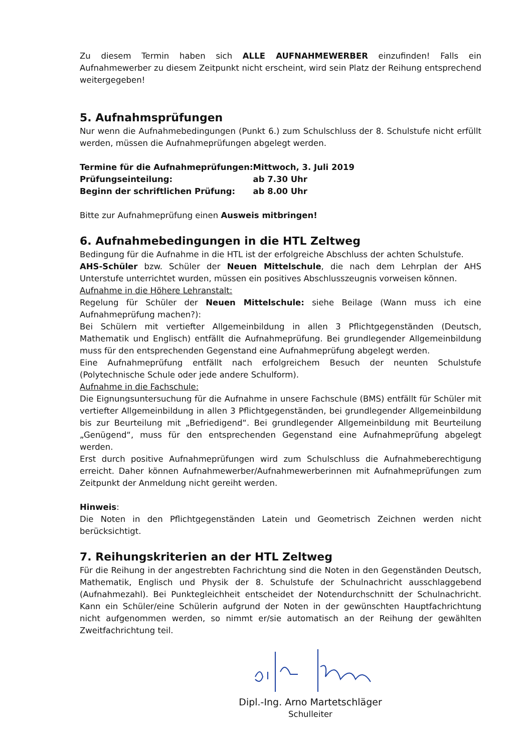Zu diesem Termin haben sich ALLE AUFNAHMEWERBER einzufinden! Falls ein Aufnahmewerber zu diesem Zeitpunkt nicht erscheint, wird sein Platz der Reihung entsprechend weitergegeben!
5. Aufnahmsprüfungen
Nur wenn die Aufnahmebedingungen (Punkt 6.) zum Schulschluss der 8. Schulstufe nicht erfüllt werden, müssen die Aufnahmeprüfungen abgelegt werden.
| Termine für die Aufnahmeprüfungen: | Mittwoch, 3. Juli 2019 |
| Prüfungseinteilung: | ab 7.30 Uhr |
| Beginn der schriftlichen Prüfung: | ab 8.00 Uhr |
Bitte zur Aufnahmeprüfung einen Ausweis mitbringen!
6. Aufnahmebedingungen in die HTL Zeltweg
Bedingung für die Aufnahme in die HTL ist der erfolgreiche Abschluss der achten Schulstufe.
AHS-Schüler bzw. Schüler der Neuen Mittelschule, die nach dem Lehrplan der AHS Unterstufe unterrichtet wurden, müssen ein positives Abschlusszeugnis vorweisen können.
Aufnahme in die Höhere Lehranstalt:
Regelung für Schüler der Neuen Mittelschule: siehe Beilage (Wann muss ich eine Aufnahmeprüfung machen?):
Bei Schülern mit vertiefter Allgemeinbildung in allen 3 Pflichtgegenständen (Deutsch, Mathematik und Englisch) entfällt die Aufnahmeprüfung. Bei grundlegender Allgemeinbildung muss für den entsprechenden Gegenstand eine Aufnahmeprüfung abgelegt werden.
Eine Aufnahmeprüfung entfällt nach erfolgreichem Besuch der neunten Schulstufe (Polytechnische Schule oder jede andere Schulform).
Aufnahme in die Fachschule:
Die Eignungsuntersuchung für die Aufnahme in unsere Fachschule (BMS) entfällt für Schüler mit vertiefter Allgemeinbildung in allen 3 Pflichtgegenständen, bei grundlegender Allgemeinbildung bis zur Beurteilung mit „Befriedigend“. Bei grundlegender Allgemeinbildung mit Beurteilung „Genügend“, muss für den entsprechenden Gegenstand eine Aufnahmeprüfung abgelegt werden.
Erst durch positive Aufnahmeprüfungen wird zum Schulschluss die Aufnahmeberechtigung erreicht. Daher können Aufnahmewerber/Aufnahmewerberinnen mit Aufnahmeprüfungen zum Zeitpunkt der Anmeldung nicht gereiht werden.
Hinweis:
Die Noten in den Pflichtgegenständen Latein und Geometrisch Zeichnen werden nicht berücksichtigt.
7. Reihungskriterien an der HTL Zeltweg
Für die Reihung in der angestrebten Fachrichtung sind die Noten in den Gegenständen Deutsch, Mathematik, Englisch und Physik der 8. Schulstufe der Schulnachricht ausschlaggebend (Aufnahmezahl). Bei Punktegleichheit entscheidet der Notendurchschnitt der Schulnachricht. Kann ein Schüler/eine Schülerin aufgrund der Noten in der gewünschten Hauptfachrichtung nicht aufgenommen werden, so nimmt er/sie automatisch an der Reihung der gewählten Zweitfachrichtung teil.
Dipl.-Ing. Arno Martetschläger
Schulleiter